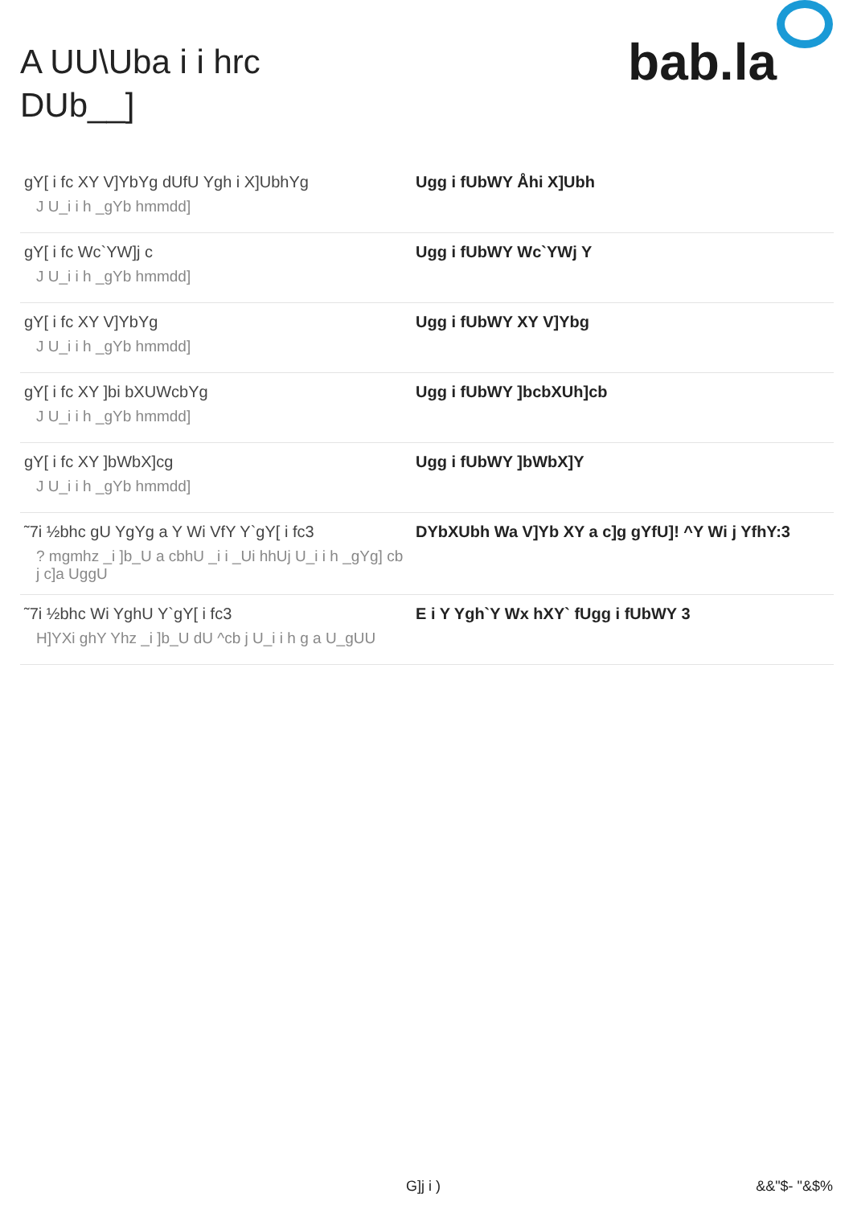A UU\Uba i i hrc
DUb__]
bab.la
| gY[ i fc XY V]YbYg dUfU Ygh i X]UbhYg J U_i i h _gYb hmmdd] | Ugg i fUbWY Åhi X]Ubh |
| gY[ i fc Wc`YW]j c J U_i i h _gYb hmmdd] | Ugg i fUbWY Wc`YWj Y |
| gY[ i fc XY V]YbYg J U_i i h _gYb hmmdd] | Ugg i fUbWY XY V]Ybg |
| gY[ i fc XY ]bi bXUWcbYg J U_i i h _gYb hmmdd] | Ugg i fUbWY ]bcbXUh]cb |
| gY[ i fc XY ]bWbX]cg J U_i i h _gYb hmmdd] | Ugg i fUbWY ]bWbX]Y |
| ˜7i ½bhc gU YgYg a Y Wi VfY Y`gY[ i fc3 ? mgmhz _i ]b_U a cbhU _i i _Ui hhUj U_i i h _gYg] cb j c]a UggU | DYbXUbh Wa V]Yb XY a c]g gYfU]! ^Y Wi j YfhY:3 |
| ˜7i ½bhc Wi YghU Y`gY[ i fc3 H]YXi ghY Yhz _i ]b_U dU ^cb j U_i i h g a U_gUU | E i Y Ygh`Y Wx hXY` fUgg i fUbWY 3 |
G]j i ) &&"$- "&$%